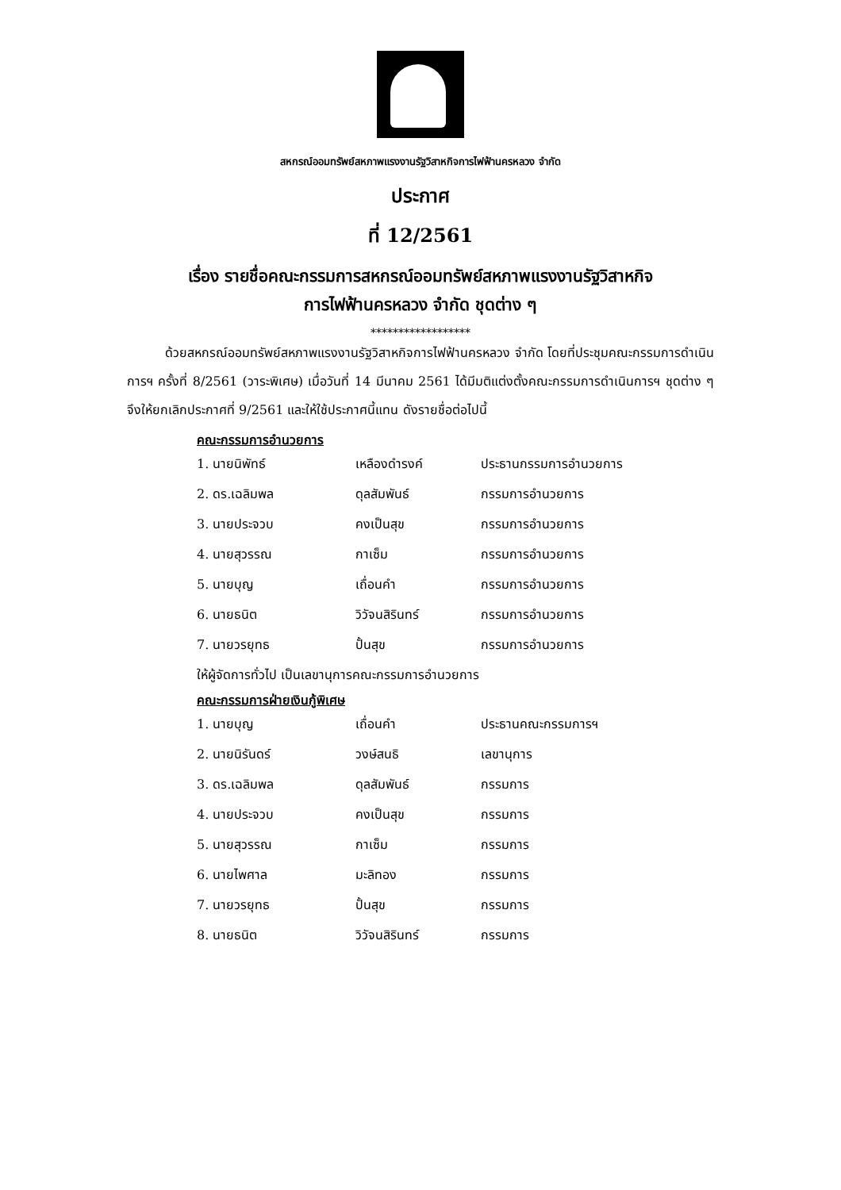สหกรณ์ออมทรัพย์สหภาพแรงงานรัฐวิสาหกิจการไฟฟ้านครหลวง จำกัด
ประกาศ
ที่ 12/2561
เรื่อง รายชื่อคณะกรรมการสหกรณ์ออมทรัพย์สหภาพแรงงานรัฐวิสาหกิจ
การไฟฟ้านครหลวง จำกัด ชุดต่าง ๆ
******************
ด้วยสหกรณ์ออมทรัพย์สหภาพแรงงานรัฐวิสาหกิจการไฟฟ้านครหลวง จำกัด โดยที่ประชุมคณะกรรมการดำเนินการฯ ครั้งที่ 8/2561 (วาระพิเศษ) เมื่อวันที่ 14 มีนาคม 2561 ได้มีมติแต่งตั้งคณะกรรมการดำเนินการฯ ชุดต่าง ๆ จึงให้ยกเลิกประกาศที่ 9/2561 และให้ใช้ประกาศนี้แทน ดังรายชื่อต่อไปนี้
คณะกรรมการอำนวยการ
| 1. นายนิพัทธ์ | เหลืองดำรงค์ | ประธานกรรมการอำนวยการ |
| 2. ดร.เฉลิมพล | ดุลสัมพันธ์ | กรรมการอำนวยการ |
| 3. นายประจวบ | คงเป็นสุข | กรรมการอำนวยการ |
| 4. นายสุวรรณ | กาเซ็ม | กรรมการอำนวยการ |
| 5. นายบุญ | เถื่อนคำ | กรรมการอำนวยการ |
| 6. นายธนิต | วิวัจนสิรินทร์ | กรรมการอำนวยการ |
| 7. นายวรยุทธ | ปั้นสุข | กรรมการอำนวยการ |
ให้ผู้จัดการทั่วไป เป็นเลขานุการคณะกรรมการอำนวยการ
คณะกรรมการฝ่ายเงินกู้พิเศษ
| 1. นายบุญ | เถื่อนคำ | ประธานคณะกรรมการฯ |
| 2. นายนิรันดร์ | วงษ์สนธิ | เลขานุการ |
| 3. ดร.เฉลิมพล | ดุลสัมพันธ์ | กรรมการ |
| 4. นายประจวบ | คงเป็นสุข | กรรมการ |
| 5. นายสุวรรณ | กาเซ็ม | กรรมการ |
| 6. นายไพศาล | มะลิทอง | กรรมการ |
| 7. นายวรยุทธ | ปั้นสุข | กรรมการ |
| 8. นายธนิต | วิวัจนสิรินทร์ | กรรมการ |